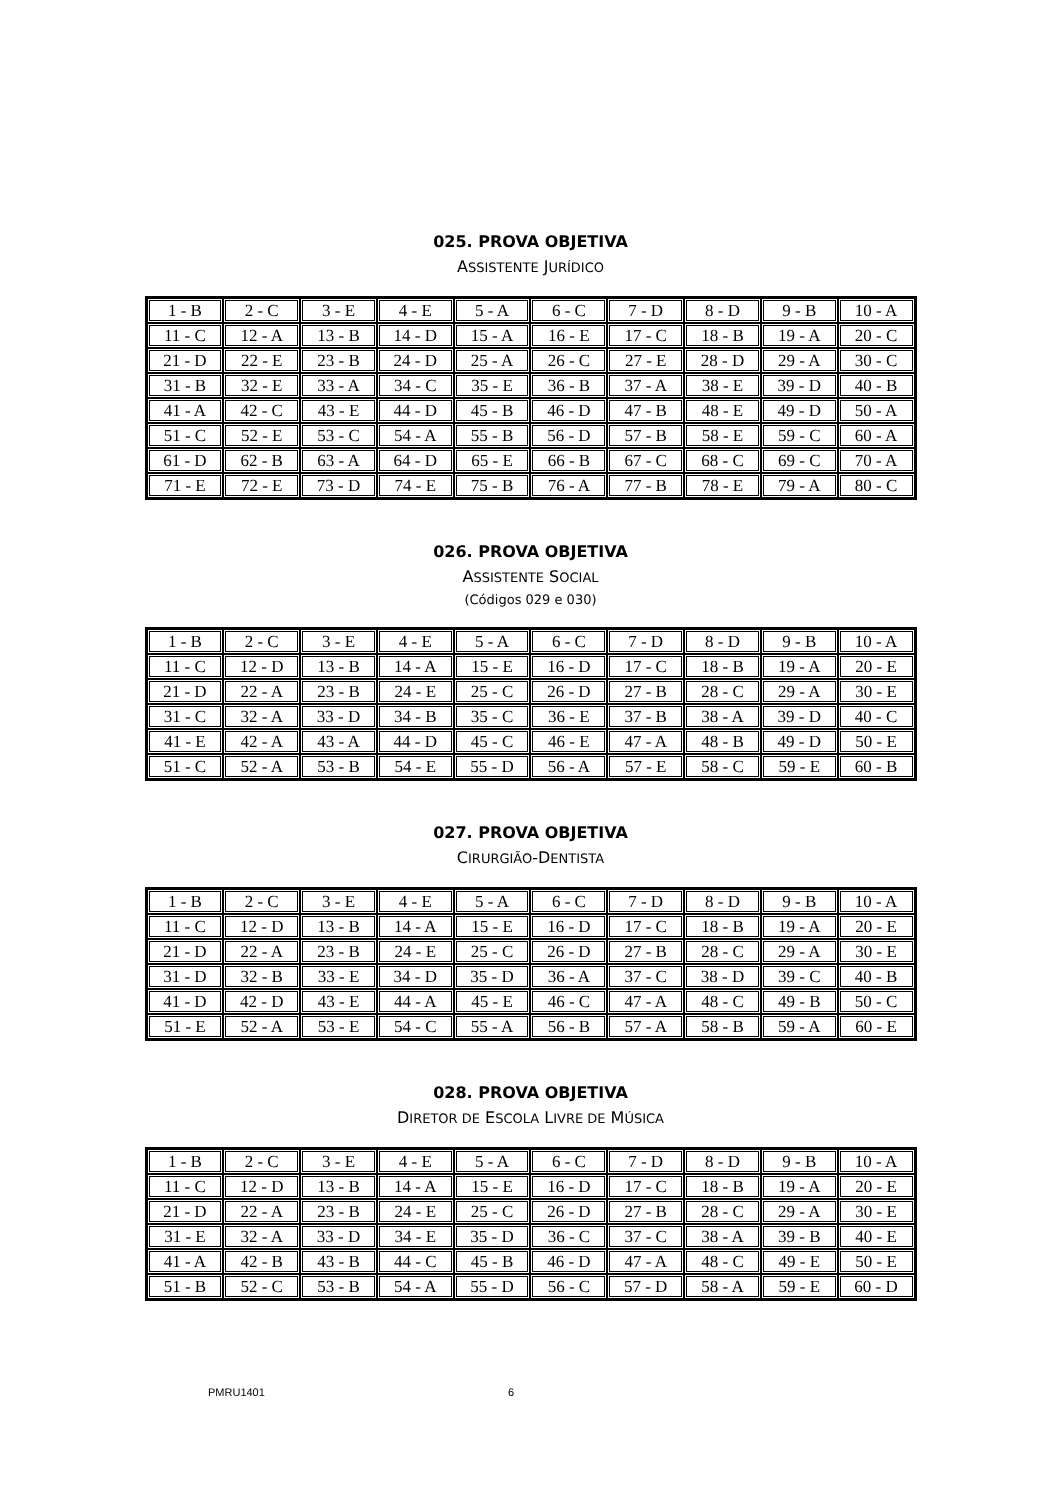025. PROVA OBJETIVA
ASSISTENTE JURÍDICO
| 1 - B | 2 - C | 3 - E | 4 - E | 5 - A | 6 - C | 7 - D | 8 - D | 9 - B | 10 - A |
| 11 - C | 12 - A | 13 - B | 14 - D | 15 - A | 16 - E | 17 - C | 18 - B | 19 - A | 20 - C |
| 21 - D | 22 - E | 23 - B | 24 - D | 25 - A | 26 - C | 27 - E | 28 - D | 29 - A | 30 - C |
| 31 - B | 32 - E | 33 - A | 34 - C | 35 - E | 36 - B | 37 - A | 38 - E | 39 - D | 40 - B |
| 41 - A | 42 - C | 43 - E | 44 - D | 45 - B | 46 - D | 47 - B | 48 - E | 49 - D | 50 - A |
| 51 - C | 52 - E | 53 - C | 54 - A | 55 - B | 56 - D | 57 - B | 58 - E | 59 - C | 60 - A |
| 61 - D | 62 - B | 63 - A | 64 - D | 65 - E | 66 - B | 67 - C | 68 - C | 69 - C | 70 - A |
| 71 - E | 72 - E | 73 - D | 74 - E | 75 - B | 76 - A | 77 - B | 78 - E | 79 - A | 80 - C |
026. PROVA OBJETIVA
ASSISTENTE SOCIAL
(Códigos 029 e 030)
| 1 - B | 2 - C | 3 - E | 4 - E | 5 - A | 6 - C | 7 - D | 8 - D | 9 - B | 10 - A |
| 11 - C | 12 - D | 13 - B | 14 - A | 15 - E | 16 - D | 17 - C | 18 - B | 19 - A | 20 - E |
| 21 - D | 22 - A | 23 - B | 24 - E | 25 - C | 26 - D | 27 - B | 28 - C | 29 - A | 30 - E |
| 31 - C | 32 - A | 33 - D | 34 - B | 35 - C | 36 - E | 37 - B | 38 - A | 39 - D | 40 - C |
| 41 - E | 42 - A | 43 - A | 44 - D | 45 - C | 46 - E | 47 - A | 48 - B | 49 - D | 50 - E |
| 51 - C | 52 - A | 53 - B | 54 - E | 55 - D | 56 - A | 57 - E | 58 - C | 59 - E | 60 - B |
027. PROVA OBJETIVA
CIRURGIÃO-DENTISTA
| 1 - B | 2 - C | 3 - E | 4 - E | 5 - A | 6 - C | 7 - D | 8 - D | 9 - B | 10 - A |
| 11 - C | 12 - D | 13 - B | 14 - A | 15 - E | 16 - D | 17 - C | 18 - B | 19 - A | 20 - E |
| 21 - D | 22 - A | 23 - B | 24 - E | 25 - C | 26 - D | 27 - B | 28 - C | 29 - A | 30 - E |
| 31 - D | 32 - B | 33 - E | 34 - D | 35 - D | 36 - A | 37 - C | 38 - D | 39 - C | 40 - B |
| 41 - D | 42 - D | 43 - E | 44 - A | 45 - E | 46 - C | 47 - A | 48 - C | 49 - B | 50 - C |
| 51 - E | 52 - A | 53 - E | 54 - C | 55 - A | 56 - B | 57 - A | 58 - B | 59 - A | 60 - E |
028. PROVA OBJETIVA
DIRETOR DE ESCOLA LIVRE DE MÚSICA
| 1 - B | 2 - C | 3 - E | 4 - E | 5 - A | 6 - C | 7 - D | 8 - D | 9 - B | 10 - A |
| 11 - C | 12 - D | 13 - B | 14 - A | 15 - E | 16 - D | 17 - C | 18 - B | 19 - A | 20 - E |
| 21 - D | 22 - A | 23 - B | 24 - E | 25 - C | 26 - D | 27 - B | 28 - C | 29 - A | 30 - E |
| 31 - E | 32 - A | 33 - D | 34 - E | 35 - D | 36 - C | 37 - C | 38 - A | 39 - B | 40 - E |
| 41 - A | 42 - B | 43 - B | 44 - C | 45 - B | 46 - D | 47 - A | 48 - C | 49 - E | 50 - E |
| 51 - B | 52 - C | 53 - B | 54 - A | 55 - D | 56 - C | 57 - D | 58 - A | 59 - E | 60 - D |
PMRU1401 6